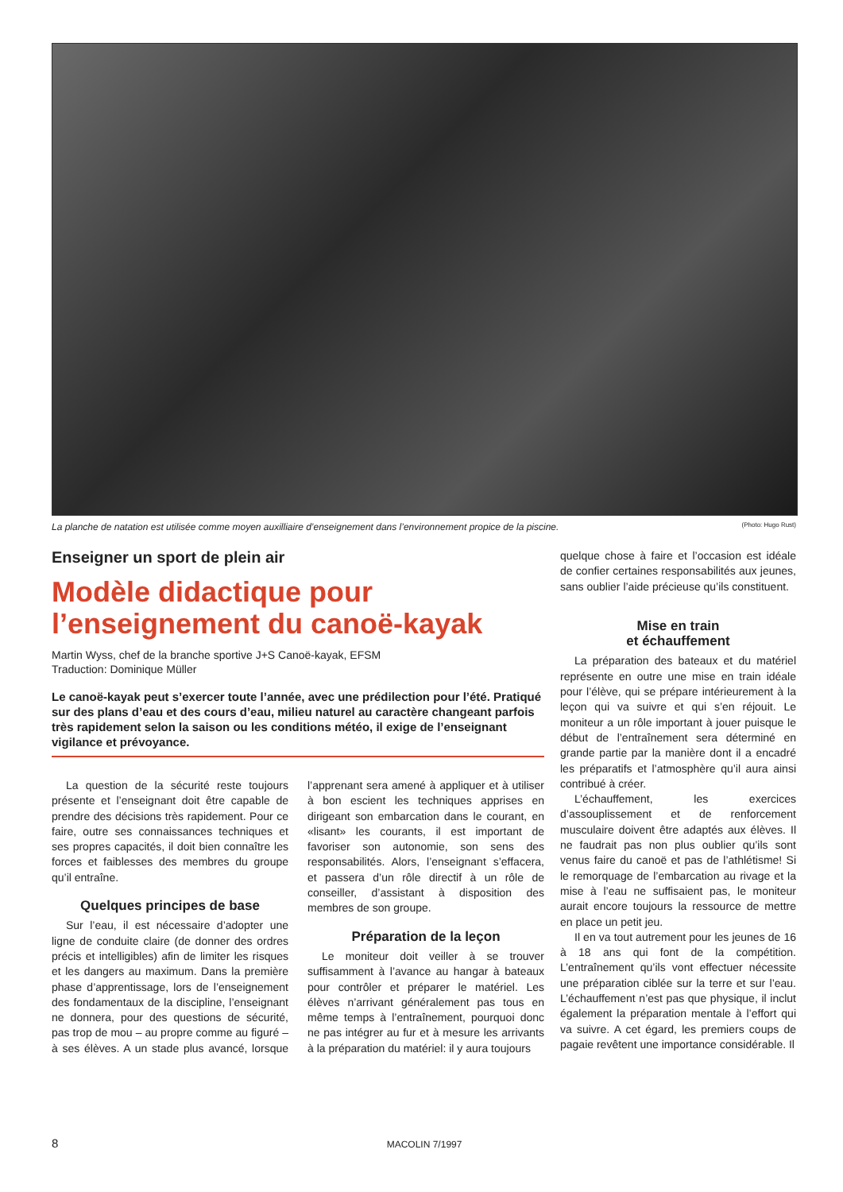La planche de natation est utilisée comme moyen auxilliaire d’enseignement dans l’environnement propice de la piscine. (Photo: Hugo Rust)
Enseigner un sport de plein air
Modèle didactique pour l’enseignement du canoë-kayak
Martin Wyss, chef de la branche sportive J+S Canoë-kayak, EFSM
Traduction: Dominique Müller
Le canoë-kayak peut s’exercer toute l’année, avec une prédilection pour l’été. Pratiqué sur des plans d’eau et des cours d’eau, milieu naturel au caractère changeant parfois très rapidement selon la saison ou les conditions météo, il exige de l’enseignant vigilance et prévoyance.
La question de la sécurité reste toujours présente et l’enseignant doit être capable de prendre des décisions très rapidement. Pour ce faire, outre ses connaissances techniques et ses propres capacités, il doit bien connaître les forces et faiblesses des membres du groupe qu’il entraîne.
Quelques principes de base
Sur l’eau, il est nécessaire d’adopter une ligne de conduite claire (de donner des ordres précis et intelligibles) afin de limiter les risques et les dangers au maximum. Dans la première phase d’apprentissage, lors de l’enseignement des fondamentaux de la discipline, l’enseignant ne donnera, pour des questions de sécurité, pas trop de mou – au propre comme au figuré – à ses élèves. A un stade plus avancé, lorsque l’apprenant sera amené à appliquer et à utiliser à bon escient les techniques apprises en dirigeant son embarcation dans le courant, en «lisant» les courants, il est important de favoriser son autonomie, son sens des responsabilités. Alors, l’enseignant s’effacera, et passera d’un rôle directif à un rôle de conseiller, d’assistant à disposition des membres de son groupe.
Préparation de la leçon
Le moniteur doit veiller à se trouver suffisamment à l’avance au hangar à bateaux pour contrôler et préparer le matériel. Les élèves n’arrivant généralement pas tous en même temps à l’entraînement, pourquoi donc ne pas intégrer au fur et à mesure les arrivants à la préparation du matériel: il y aura toujours
quelque chose à faire et l’occasion est idéale de confier certaines responsabilités aux jeunes, sans oublier l’aide précieuse qu’ils constituent.
Mise en train
et échauffement
La préparation des bateaux et du matériel représente en outre une mise en train idéale pour l’élève, qui se prépare intérieurement à la leçon qui va suivre et qui s’en réjouit. Le moniteur a un rôle important à jouer puisque le début de l’entraînement sera déterminé en grande partie par la manière dont il a encadré les préparatifs et l’atmosphère qu’il aura ainsi contribué à créer.
L’échauffement, les exercices d’assouplissement et de renforcement musculaire doivent être adaptés aux élèves. Il ne faudrait pas non plus oublier qu’ils sont venus faire du canoë et pas de l’athlétisme! Si le remorquage de l’embarcation au rivage et la mise à l’eau ne suffisaient pas, le moniteur aurait encore toujours la ressource de mettre en place un petit jeu.
Il en va tout autrement pour les jeunes de 16 à 18 ans qui font de la compétition. L’entraînement qu’ils vont effectuer nécessite une préparation ciblée sur la terre et sur l’eau. L’échauffement n’est pas que physique, il inclut également la préparation mentale à l’effort qui va suivre. A cet égard, les premiers coups de pagaie revêtent une importance considérable. Il
8 MACOLIN 7/1997